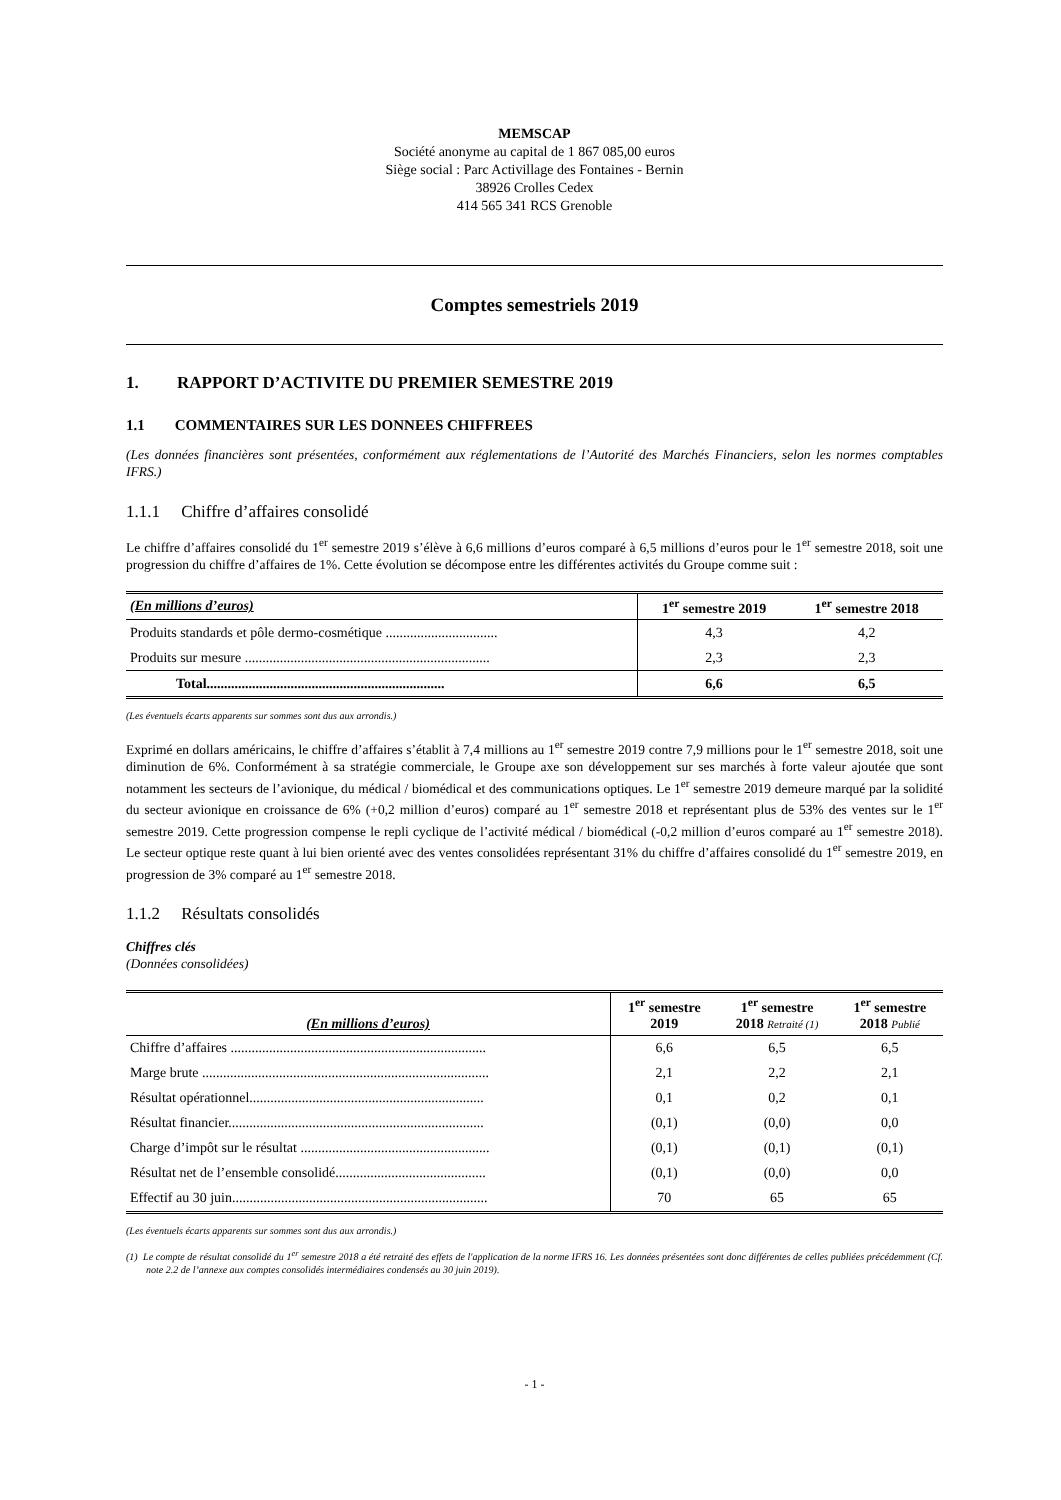MEMSCAP
Société anonyme au capital de 1 867 085,00 euros
Siège social : Parc Activillage des Fontaines - Bernin
38926 Crolles Cedex
414 565 341 RCS Grenoble
Comptes semestriels 2019
1. RAPPORT D’ACTIVITE DU PREMIER SEMESTRE 2019
1.1 COMMENTAIRES SUR LES DONNEES CHIFFREES
(Les données financières sont présentées, conformément aux réglementations de l’Autorité des Marchés Financiers, selon les normes comptables IFRS.)
1.1.1 Chiffre d’affaires consolidé
Le chiffre d’affaires consolidé du 1<sup>er</sup> semestre 2019 s’élève à 6,6 millions d’euros comparé à 6,5 millions d’euros pour le 1<sup>er</sup> semestre 2018, soit une progression du chiffre d’affaires de 1%. Cette évolution se décompose entre les différentes activités du Groupe comme suit :
| (En millions d’euros) | 1<sup>er</sup> semestre 2019 | 1<sup>er</sup> semestre 2018 |
| --- | --- | --- |
| Produits standards et pôle dermo-cosmétique ................................ | 4,3 | 4,2 |
| Produits sur mesure ...................................................................... | 2,3 | 2,3 |
| Total.................................................................... | 6,6 | 6,5 |
(Les éventuels écarts apparents sur sommes sont dus aux arrondis.)
Exprimé en dollars américains, le chiffre d’affaires s’établit à 7,4 millions au 1<sup>er</sup> semestre 2019 contre 7,9 millions pour le 1<sup>er</sup> semestre 2018, soit une diminution de 6%. Conformément à sa stratégie commerciale, le Groupe axe son développement sur ses marchés à forte valeur ajoutée que sont notamment les secteurs de l’avionique, du médical / biomédical et des communications optiques. Le 1<sup>er</sup> semestre 2019 demeure marqué par la solidité du secteur avionique en croissance de 6% (+0,2 million d’euros) comparé au 1<sup>er</sup> semestre 2018 et représentant plus de 53% des ventes sur le 1<sup>er</sup> semestre 2019. Cette progression compense le repli cyclique de l’activité médical / biomédical (-0,2 million d’euros comparé au 1<sup>er</sup> semestre 2018). Le secteur optique reste quant à lui bien orienté avec des ventes consolidées représentant 31% du chiffre d’affaires consolidé du 1<sup>er</sup> semestre 2019, en progression de 3% comparé au 1<sup>er</sup> semestre 2018.
1.1.2 Résultats consolidés
Chiffres clés
(Données consolidées)
| (En millions d’euros) | 1<sup>er</sup> semestre 2019 | 1<sup>er</sup> semestre 2018 Retraité (1) | 1<sup>er</sup> semestre 2018 Publié |
| --- | --- | --- | --- |
| Chiffre d’affaires ......................................................................... | 6,6 | 6,5 | 6,5 |
| Marge brute .................................................................................. | 2,1 | 2,2 | 2,1 |
| Résultat opérationnel................................................................... | 0,1 | 0,2 | 0,1 |
| Résultat financier......................................................................... | (0,1) | (0,0) | 0,0 |
| Charge d’impôt sur le résultat ...................................................... | (0,1) | (0,1) | (0,1) |
| Résultat net de l’ensemble consolidé........................................... | (0,1) | (0,0) | 0,0 |
| Effectif au 30 juin......................................................................... | 70 | 65 | 65 |
(Les éventuels écarts apparents sur sommes sont dus aux arrondis.)
(1) Le compte de résultat consolidé du 1<sup>er</sup> semestre 2018 a été retraité des effets de l'application de la norme IFRS 16. Les données présentées sont donc différentes de celles publiées précédemment (Cf. note 2.2 de l’annexe aux comptes consolidés intermédiaires condensés au 30 juin 2019).
- 1 -